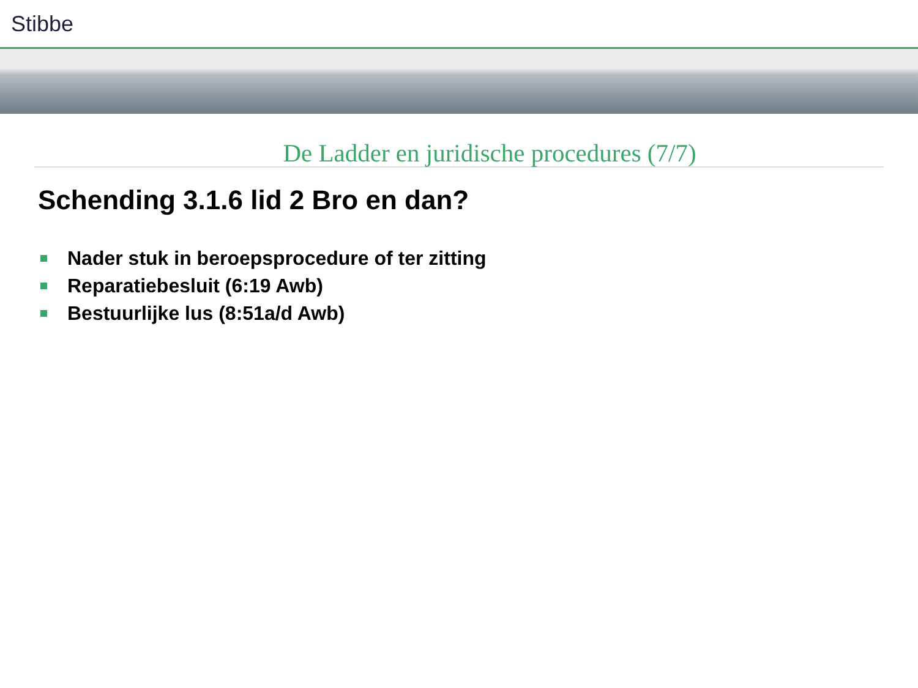Stibbe
De Ladder en juridische procedures (7/7)
Schending 3.1.6 lid 2 Bro en dan?
Nader stuk in beroepsprocedure of ter zitting
Reparatiebesluit (6:19 Awb)
Bestuurlijke lus (8:51a/d Awb)